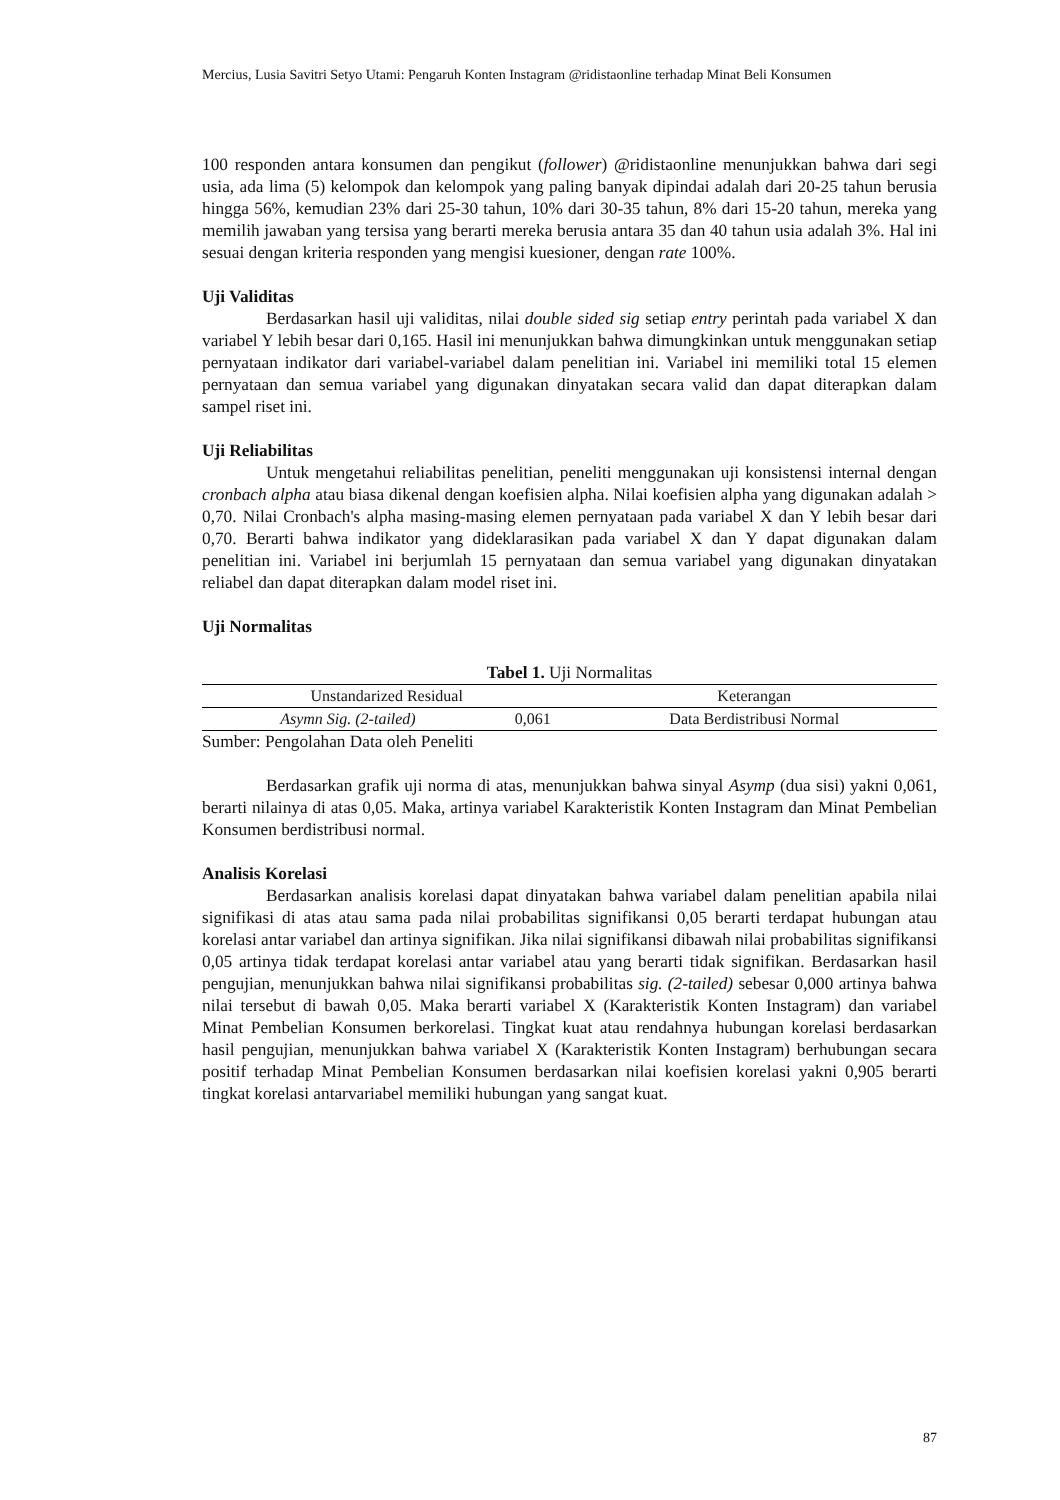Mercius, Lusia Savitri Setyo Utami: Pengaruh Konten Instagram @ridistaonline terhadap Minat Beli Konsumen
100 responden antara konsumen dan pengikut (follower) @ridistaonline menunjukkan bahwa dari segi usia, ada lima (5) kelompok dan kelompok yang paling banyak dipindai adalah dari 20-25 tahun berusia hingga 56%, kemudian 23% dari 25-30 tahun, 10% dari 30-35 tahun, 8% dari 15-20 tahun, mereka yang memilih jawaban yang tersisa yang berarti mereka berusia antara 35 dan 40 tahun usia adalah 3%. Hal ini sesuai dengan kriteria responden yang mengisi kuesioner, dengan rate 100%.
Uji Validitas
Berdasarkan hasil uji validitas, nilai double sided sig setiap entry perintah pada variabel X dan variabel Y lebih besar dari 0,165. Hasil ini menunjukkan bahwa dimungkinkan untuk menggunakan setiap pernyataan indikator dari variabel-variabel dalam penelitian ini. Variabel ini memiliki total 15 elemen pernyataan dan semua variabel yang digunakan dinyatakan secara valid dan dapat diterapkan dalam sampel riset ini.
Uji Reliabilitas
Untuk mengetahui reliabilitas penelitian, peneliti menggunakan uji konsistensi internal dengan cronbach alpha atau biasa dikenal dengan koefisien alpha. Nilai koefisien alpha yang digunakan adalah > 0,70. Nilai Cronbach's alpha masing-masing elemen pernyataan pada variabel X dan Y lebih besar dari 0,70. Berarti bahwa indikator yang dideklarasikan pada variabel X dan Y dapat digunakan dalam penelitian ini. Variabel ini berjumlah 15 pernyataan dan semua variabel yang digunakan dinyatakan reliabel dan dapat diterapkan dalam model riset ini.
Uji Normalitas
Tabel 1. Uji Normalitas
| Unstandarized Residual | | Keterangan |
| Asymn Sig. (2-tailed) | 0,061 | Data Berdistribusi Normal |
Sumber: Pengolahan Data oleh Peneliti
Berdasarkan grafik uji norma di atas, menunjukkan bahwa sinyal Asymp (dua sisi) yakni 0,061, berarti nilainya di atas 0,05. Maka, artinya variabel Karakteristik Konten Instagram dan Minat Pembelian Konsumen berdistribusi normal.
Analisis Korelasi
Berdasarkan analisis korelasi dapat dinyatakan bahwa variabel dalam penelitian apabila nilai signifikasi di atas atau sama pada nilai probabilitas signifikansi 0,05 berarti terdapat hubungan atau korelasi antar variabel dan artinya signifikan. Jika nilai signifikansi dibawah nilai probabilitas signifikansi 0,05 artinya tidak terdapat korelasi antar variabel atau yang berarti tidak signifikan. Berdasarkan hasil pengujian, menunjukkan bahwa nilai signifikansi probabilitas sig. (2-tailed) sebesar 0,000 artinya bahwa nilai tersebut di bawah 0,05. Maka berarti variabel X (Karakteristik Konten Instagram) dan variabel Minat Pembelian Konsumen berkorelasi. Tingkat kuat atau rendahnya hubungan korelasi berdasarkan hasil pengujian, menunjukkan bahwa variabel X (Karakteristik Konten Instagram) berhubungan secara positif terhadap Minat Pembelian Konsumen berdasarkan nilai koefisien korelasi yakni 0,905 berarti tingkat korelasi antarvariabel memiliki hubungan yang sangat kuat.
87